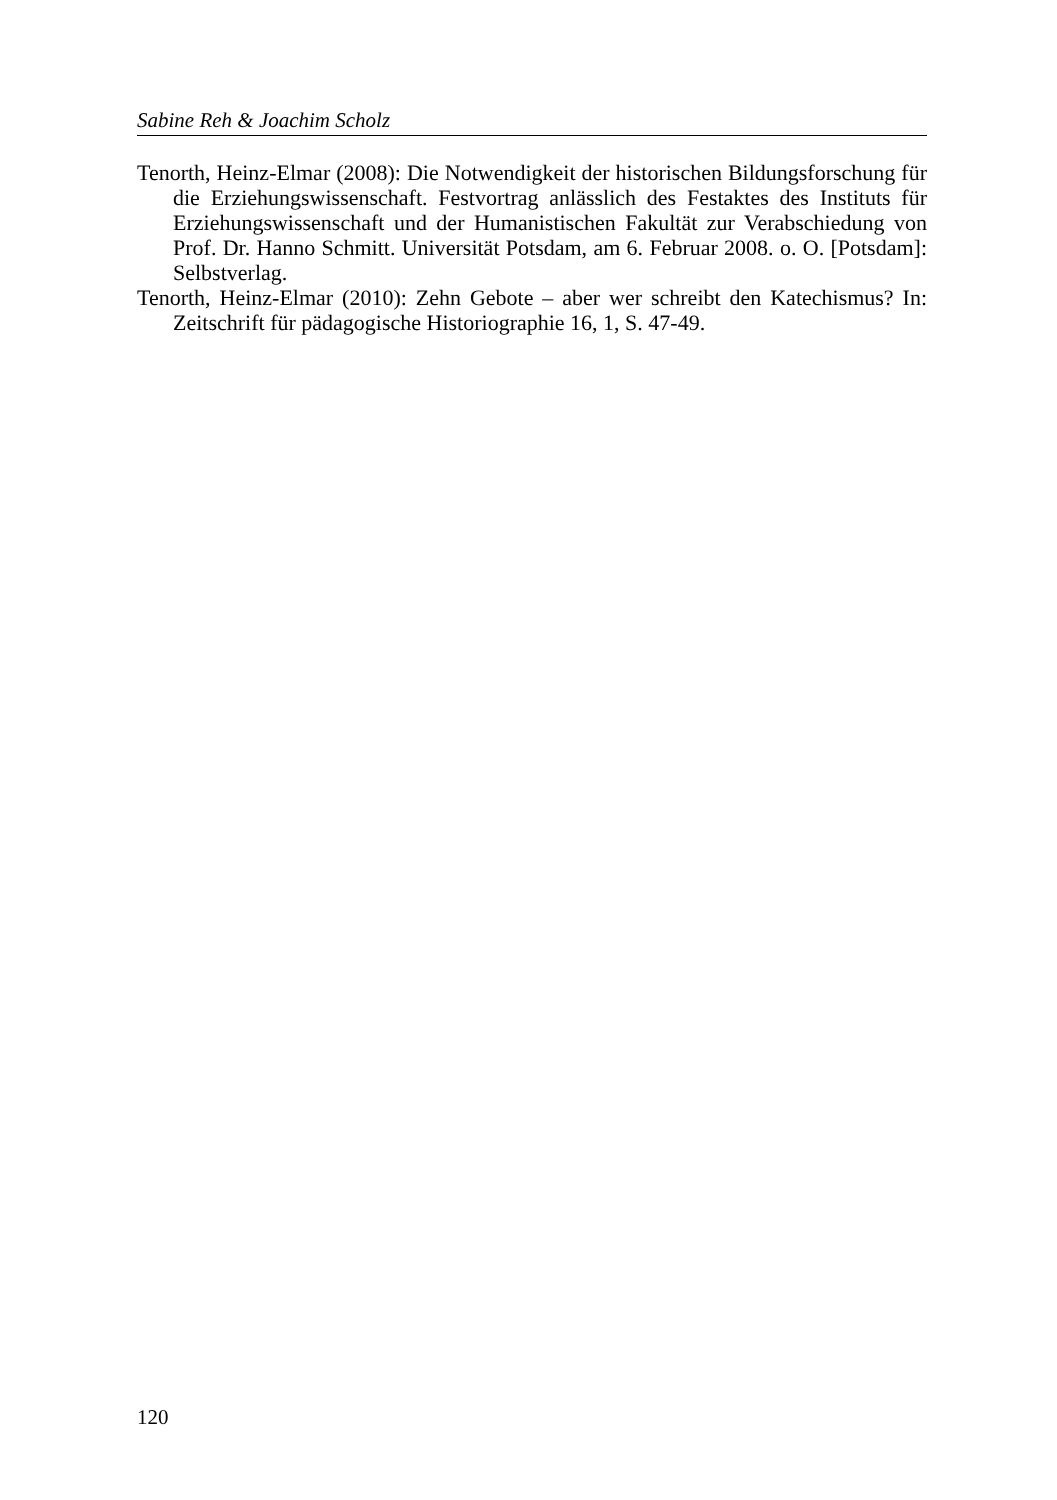Sabine Reh & Joachim Scholz
Tenorth, Heinz-Elmar (2008): Die Notwendigkeit der historischen Bildungs­forschung für die Erziehungswissenschaft. Festvortrag anlässlich des Festaktes des Instituts für Erziehungswissenschaft und der Humanisti­schen Fakultät zur Verabschiedung von Prof. Dr. Hanno Schmitt. Uni­versität Potsdam, am 6. Februar 2008. o. O. [Potsdam]: Selbstverlag.
Tenorth, Heinz-Elmar (2010): Zehn Gebote – aber wer schreibt den Katechis­mus? In: Zeitschrift für pädagogische Historiographie 16, 1, S. 47-49.
120